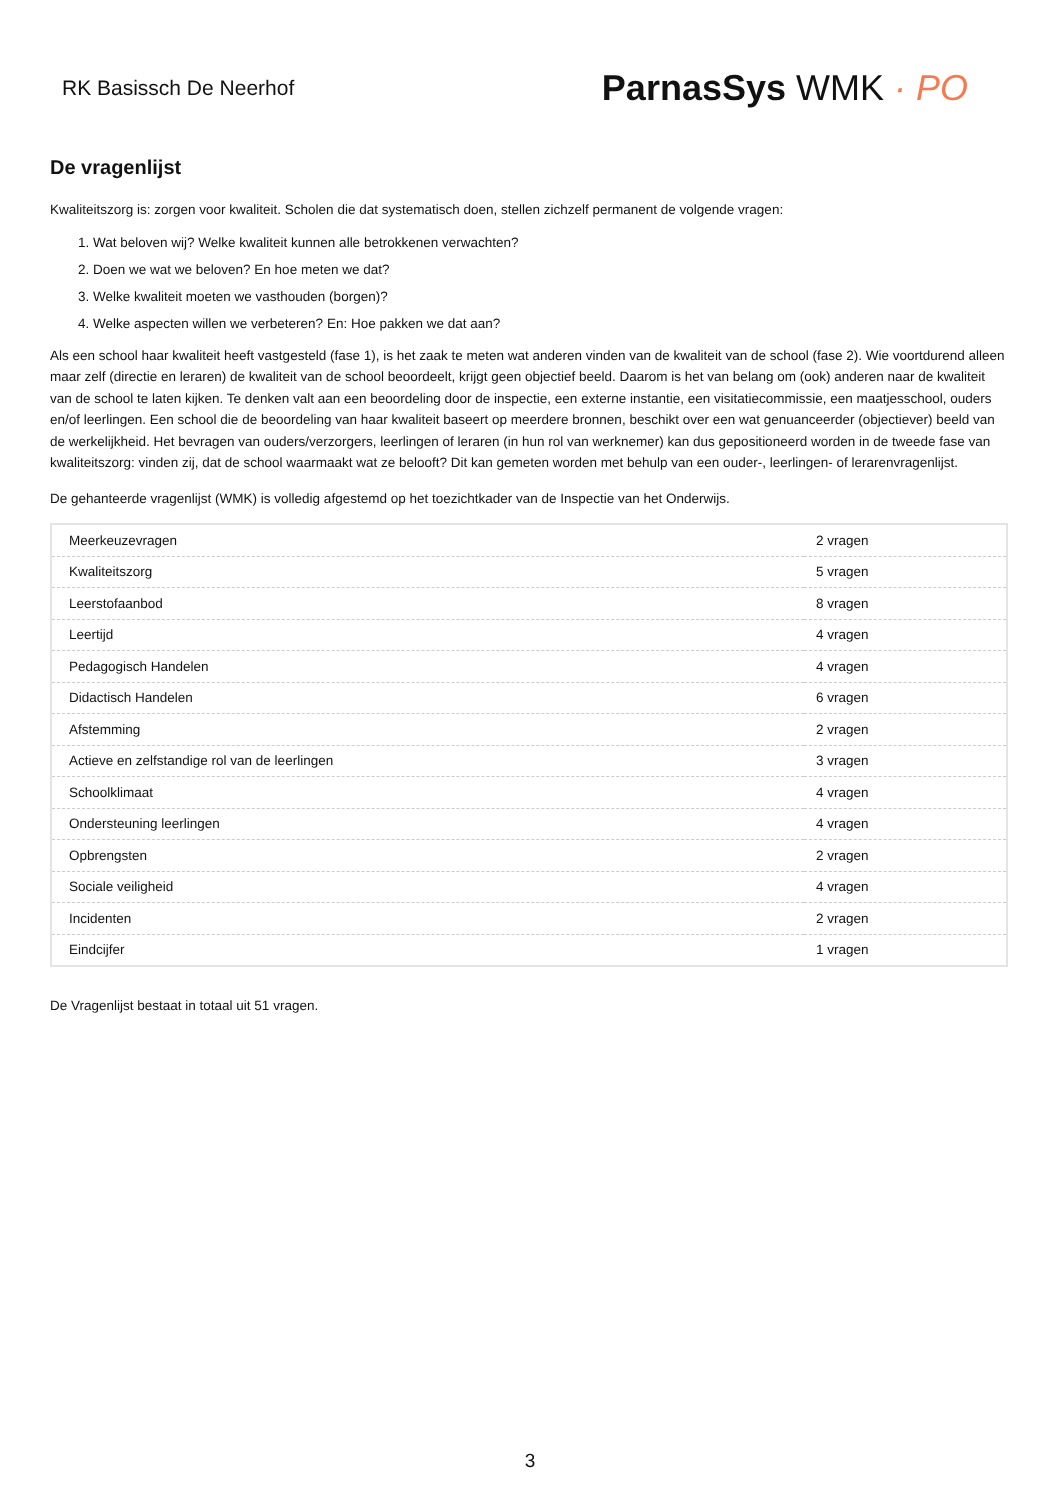RK Basissch De Neerhof
ParnasSys WMK · PO
De vragenlijst
Kwaliteitszorg is: zorgen voor kwaliteit. Scholen die dat systematisch doen, stellen zichzelf permanent de volgende vragen:
1. Wat beloven wij? Welke kwaliteit kunnen alle betrokkenen verwachten?
2. Doen we wat we beloven? En hoe meten we dat?
3. Welke kwaliteit moeten we vasthouden (borgen)?
4. Welke aspecten willen we verbeteren? En: Hoe pakken we dat aan?
Als een school haar kwaliteit heeft vastgesteld (fase 1), is het zaak te meten wat anderen vinden van de kwaliteit van de school (fase 2). Wie voortdurend alleen maar zelf (directie en leraren) de kwaliteit van de school beoordeelt, krijgt geen objectief beeld. Daarom is het van belang om (ook) anderen naar de kwaliteit van de school te laten kijken. Te denken valt aan een beoordeling door de inspectie, een externe instantie, een visitatiecommissie, een maatjesschool, ouders en/of leerlingen. Een school die de beoordeling van haar kwaliteit baseert op meerdere bronnen, beschikt over een wat genuanceerder (objectiever) beeld van de werkelijkheid. Het bevragen van ouders/verzorgers, leerlingen of leraren (in hun rol van werknemer) kan dus gepositioneerd worden in de tweede fase van kwaliteitszorg: vinden zij, dat de school waarmaakt wat ze belooft? Dit kan gemeten worden met behulp van een ouder-, leerlingen- of lerarenvragenlijst.
De gehanteerde vragenlijst (WMK) is volledig afgestemd op het toezichtkader van de Inspectie van het Onderwijs.
| Meerkeuzevragen | 2 vragen |
| Kwaliteitszorg | 5 vragen |
| Leerstofaanbod | 8 vragen |
| Leertijd | 4 vragen |
| Pedagogisch Handelen | 4 vragen |
| Didactisch Handelen | 6 vragen |
| Afstemming | 2 vragen |
| Actieve en zelfstandige rol van de leerlingen | 3 vragen |
| Schoolklimaat | 4 vragen |
| Ondersteuning leerlingen | 4 vragen |
| Opbrengsten | 2 vragen |
| Sociale veiligheid | 4 vragen |
| Incidenten | 2 vragen |
| Eindcijfer | 1 vragen |
De Vragenlijst bestaat in totaal uit 51 vragen.
3